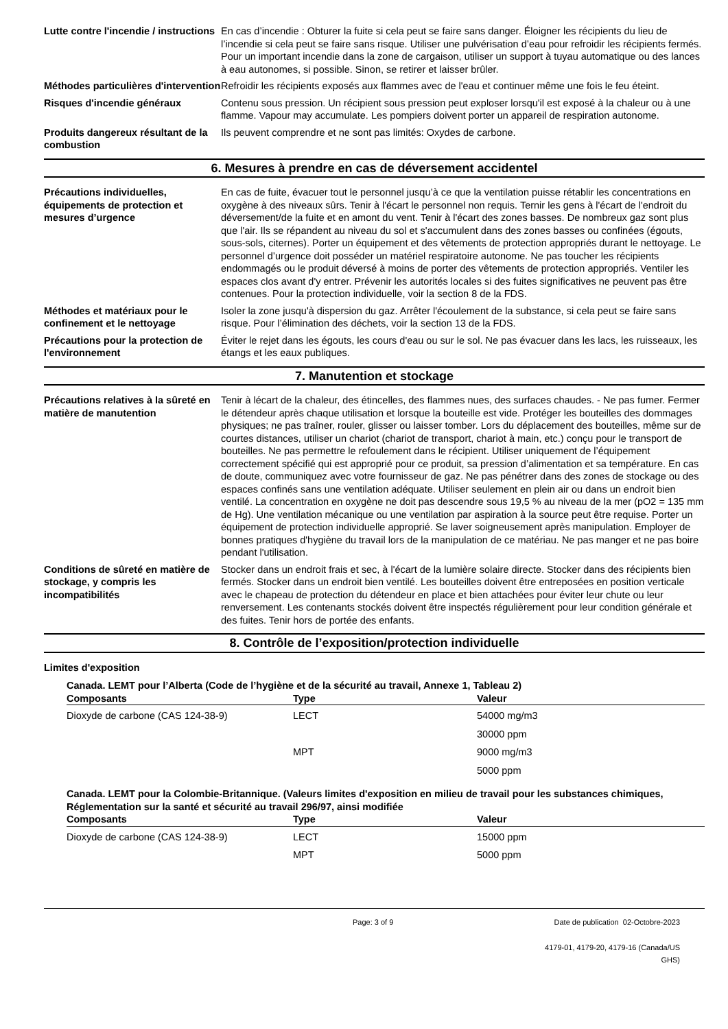Lutte contre l'incendie / instructions
En cas d’incendie : Obturer la fuite si cela peut se faire sans danger. Éloigner les récipients du lieu de l’incendie si cela peut se faire sans risque. Utiliser une pulvérisation d’eau pour refroidir les récipients fermés. Pour un important incendie dans la zone de cargaison, utiliser un support à tuyau automatique ou des lances à eau autonomes, si possible. Sinon, se retirer et laisser brûler.
Méthodes particulières d'intervention
Refroidir les récipients exposés aux flammes avec de l'eau et continuer même une fois le feu éteint.
Risques d'incendie généraux Contenu sous pression. Un récipient sous pression peut exploser lorsqu'il est exposé à la chaleur ou à une flamme. Vapour may accumulate. Les pompiers doivent porter un appareil de respiration autonome.
Produits dangereux résultant de la combustion
Ils peuvent comprendre et ne sont pas limités: Oxydes de carbone.
6. Mesures à prendre en cas de déversement accidentel
Précautions individuelles, équipements de protection et mesures d’urgence
En cas de fuite, évacuer tout le personnel jusqu’à ce que la ventilation puisse rétablir les concentrations en oxygène à des niveaux sûrs. Tenir à l'écart le personnel non requis. Ternir les gens à l'écart de l'endroit du déversement/de la fuite et en amont du vent. Tenir à l'écart des zones basses. De nombreux gaz sont plus que l'air. Ils se répandent au niveau du sol et s'accumulent dans des zones basses ou confinées (égouts, sous-sols, citernes). Porter un équipement et des vêtements de protection appropriés durant le nettoyage. Le personnel d’urgence doit posséder un matériel respiratoire autonome. Ne pas toucher les récipients endommagés ou le produit déversé à moins de porter des vêtements de protection appropriés. Ventiler les espaces clos avant d'y entrer. Prévenir les autorités locales si des fuites significatives ne peuvent pas être contenues. Pour la protection individuelle, voir la section 8 de la FDS.
Méthodes et matériaux pour le confinement et le nettoyage
Isoler la zone jusqu'à dispersion du gaz. Arrêter l'écoulement de la substance, si cela peut se faire sans risque. Pour l’élimination des déchets, voir la section 13 de la FDS.
Précautions pour la protection de l'environnement
Éviter le rejet dans les égouts, les cours d'eau ou sur le sol. Ne pas évacuer dans les lacs, les ruisseaux, les étangs et les eaux publiques.
7. Manutention et stockage
Précautions relatives à la sûreté en matière de manutention
Tenir à lécart de la chaleur, des étincelles, des flammes nues, des surfaces chaudes. - Ne pas fumer. Fermer le détendeur après chaque utilisation et lorsque la bouteille est vide. Protéger les bouteilles des dommages physiques; ne pas traîner, rouler, glisser ou laisser tomber. Lors du déplacement des bouteilles, même sur de courtes distances, utiliser un chariot (chariot de transport, chariot à main, etc.) conçu pour le transport de bouteilles. Ne pas permettre le refoulement dans le récipient. Utiliser uniquement de l’équipement correctement spécifié qui est approprié pour ce produit, sa pression d’alimentation et sa température. En cas de doute, communiquez avec votre fournisseur de gaz. Ne pas pénétrer dans des zones de stockage ou des espaces confinés sans une ventilation adéquate. Utiliser seulement en plein air ou dans un endroit bien ventilé. La concentration en oxygène ne doit pas descendre sous 19,5 % au niveau de la mer (pO2 = 135 mm de Hg). Une ventilation mécanique ou une ventilation par aspiration à la source peut être requise. Porter un équipement de protection individuelle approprié. Se laver soigneusement après manipulation. Employer de bonnes pratiques d'hygiène du travail lors de la manipulation de ce matériau. Ne pas manger et ne pas boire pendant l'utilisation.
Conditions de sûreté en matière de stockage, y compris les incompatibilités
Stocker dans un endroit frais et sec, à l'écart de la lumière solaire directe. Stocker dans des récipients bien fermés. Stocker dans un endroit bien ventilé. Les bouteilles doivent être entreposées en position verticale avec le chapeau de protection du détendeur en place et bien attachées pour éviter leur chute ou leur renversement. Les contenants stockés doivent être inspectés régulièrement pour leur condition générale et des fuites. Tenir hors de portée des enfants.
8. Contrôle de l’exposition/protection individuelle
Limites d'exposition
Canada. LEMT pour l’Alberta (Code de l’hygiène et de la sécurité au travail, Annexe 1, Tableau 2)
| Composants | Type | Valeur |
| --- | --- | --- |
| Dioxyde de carbone (CAS 124-38-9) | LECT | 54000 mg/m3 |
| | | 30000 ppm |
| | MPT | 9000 mg/m3 |
| | | 5000 ppm |
Canada. LEMT pour la Colombie-Britannique. (Valeurs limites d'exposition en milieu de travail pour les substances chimiques, Réglementation sur la santé et sécurité au travail 296/97, ainsi modifiée
| Composants | Type | Valeur |
| --- | --- | --- |
| Dioxyde de carbone (CAS 124-38-9) | LECT | 15000 ppm |
| | MPT | 5000 ppm |
Page: 3 of 9 Date de publication 02-Octobre-2023
4179-01, 4179-20, 4179-16 (Canada/US GHS)